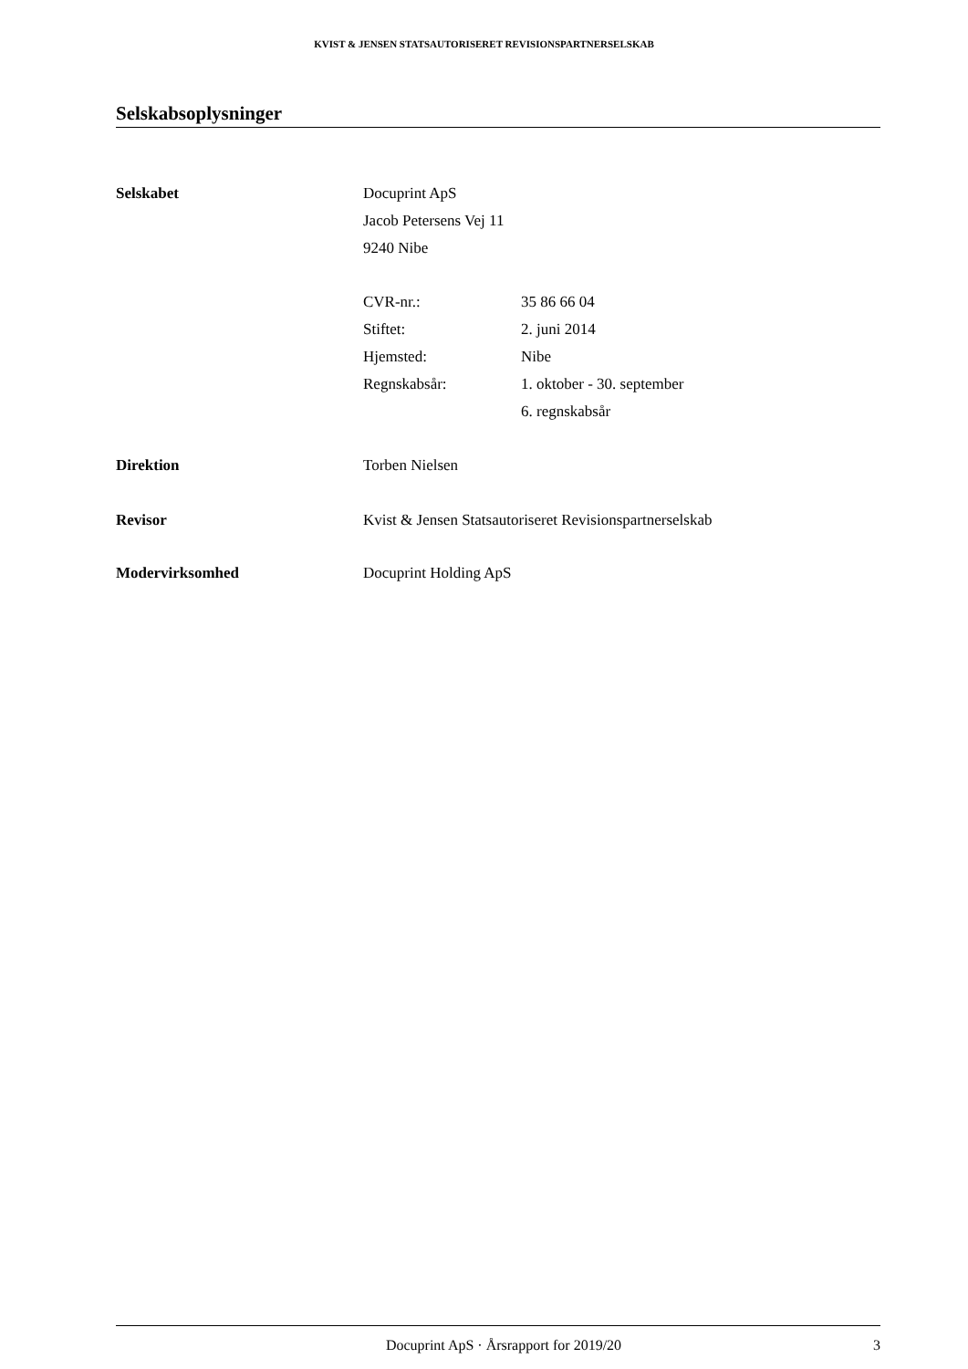KVIST & JENSEN STATSAUTORISERET REVISIONSPARTNERSELSKAB
Selskabsoplysninger
Selskabet Docuprint ApS
Jacob Petersens Vej 11
9240 Nibe
CVR-nr.: 35 86 66 04
Stiftet: 2. juni 2014
Hjemsted: Nibe
Regnskabsår: 1. oktober - 30. september
6. regnskabsår
Direktion Torben Nielsen
Revisor Kvist & Jensen Statsautoriseret Revisionspartnerselskab
Modervirksomhed Docuprint Holding ApS
Docuprint ApS · Årsrapport for 2019/20
3